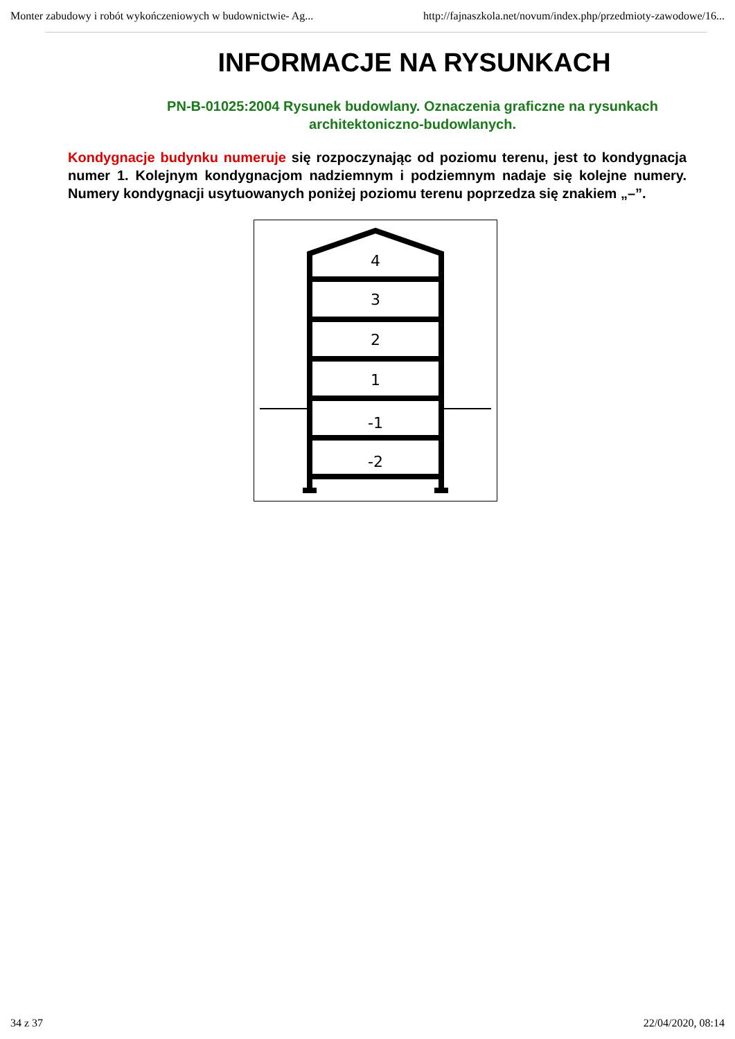Monter zabudowy i robót wykończeniowych w budownictwie- Ag... http://fajnaszkola.net/novum/index.php/przedmioty-zawodowe/16...
INFORMACJE NA RYSUNKACH
PN-B-01025:2004 Rysunek budowlany. Oznaczenia graficzne na rysunkach architektoniczno-budowlanych.
Kondygnacje budynku numeruje się rozpoczynając od poziomu terenu, jest to kondygnacja numer 1. Kolejnym kondygnacjom nadziemnym i podziemnym nadaje się kolejne numery. Numery kondygnacji usytuowanych poniżej poziomu terenu poprzedza się znakiem „–”.
4
3
2
1
-1
-2
34 z 37 22/04/2020, 08:14